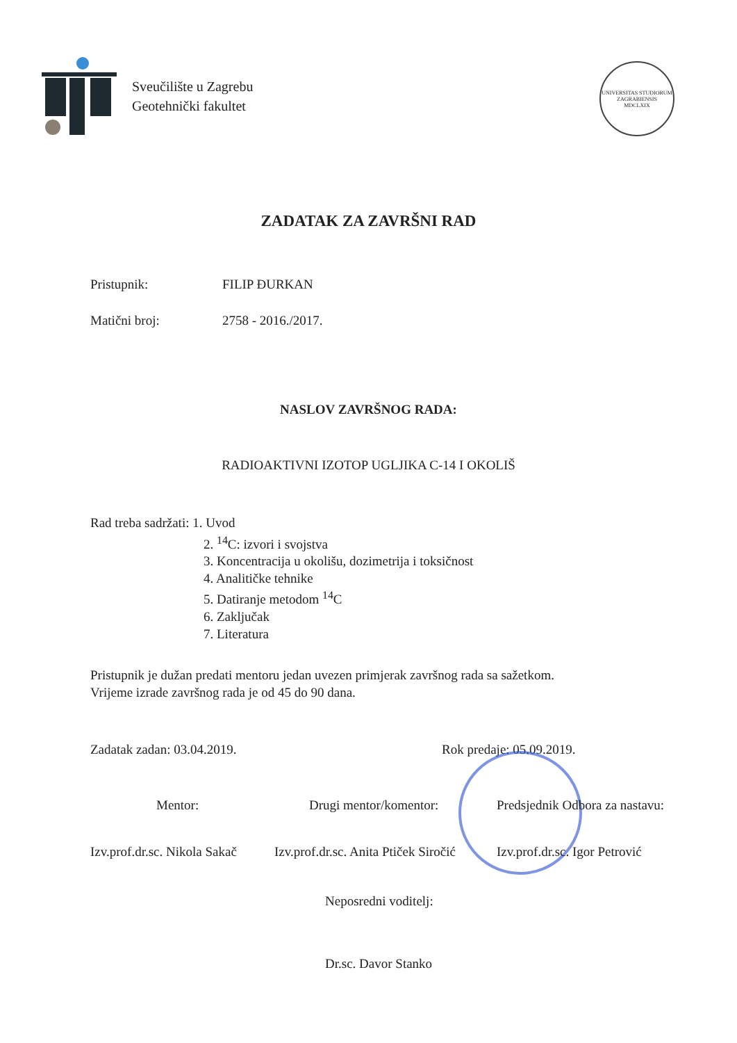Sveučilište u Zagrebu
Geotehnički fakultet
UNIVERSITAS STUDIORUM ZAGRABIENSIS
MDCLXIX
ZADATAK ZA ZAVRŠNI RAD
Pristupnik: FILIP ĐURKAN
Matični broj: 2758 - 2016./2017.
NASLOV ZAVRŠNOG RADA:
RADIOAKTIVNI IZOTOP UGLJIKA C-14 I OKOLIŠ
Rad treba sadržati: 1. Uvod
2. <sup>14</sup>C: izvori i svojstva
3. Koncentracija u okolišu, dozimetrija i toksičnost
4. Analitičke tehnike
5. Datiranje metodom <sup>14</sup>C
6. Zaključak
7. Literatura
Pristupnik je dužan predati mentoru jedan uvezen primjerak završnog rada sa sažetkom. Vrijeme izrade završnog rada je od 45 do 90 dana.
Zadatak zadan: 03.04.2019. Rok predaje: 05.09.2019.
Mentor:
Izv.prof.dr.sc. Nikola Sakač
Drugi mentor/komentor:
Izv.prof.dr.sc. Anita Ptiček Siročić
Predsjednik Odbora za nastavu:
Izv.prof.dr.sc. Igor Petrović
Neposredni voditelj:
Dr.sc. Davor Stanko